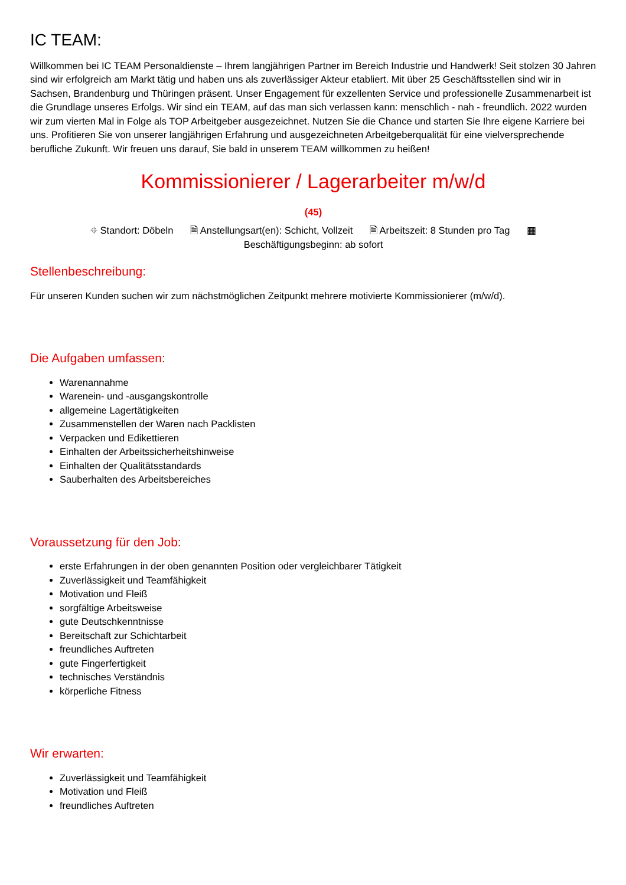IC TEAM:
Willkommen bei IC TEAM Personaldienste – Ihrem langjährigen Partner im Bereich Industrie und Handwerk! Seit stolzen 30 Jahren sind wir erfolgreich am Markt tätig und haben uns als zuverlässiger Akteur etabliert. Mit über 25 Geschäftsstellen sind wir in Sachsen, Brandenburg und Thüringen präsent. Unser Engagement für exzellenten Service und professionelle Zusammenarbeit ist die Grundlage unseres Erfolgs. Wir sind ein TEAM, auf das man sich verlassen kann: menschlich - nah - freundlich. 2022 wurden wir zum vierten Mal in Folge als TOP Arbeitgeber ausgezeichnet. Nutzen Sie die Chance und starten Sie Ihre eigene Karriere bei uns. Profitieren Sie von unserer langjährigen Erfahrung und ausgezeichneten Arbeitgeberqualität für eine vielversprechende berufliche Zukunft. Wir freuen uns darauf, Sie bald in unserem TEAM willkommen zu heißen!
Kommissionierer / Lagerarbeiter m/w/d
(45)
⌖ Standort: Döbeln 🗎 Anstellungsart(en): Schicht, Vollzeit 🗎 Arbeitszeit: 8 Stunden pro Tag ▦
Beschäftigungsbeginn: ab sofort
Stellenbeschreibung:
Für unseren Kunden suchen wir zum nächstmöglichen Zeitpunkt mehrere motivierte Kommissionierer (m/w/d).
Die Aufgaben umfassen:
Warenannahme
Warenein- und -ausgangskontrolle
allgemeine Lagertätigkeiten
Zusammenstellen der Waren nach Packlisten
Verpacken und Edikettieren
Einhalten der Arbeitssicherheitshinweise
Einhalten der Qualitätsstandards
Sauberhalten des Arbeitsbereiches
Voraussetzung für den Job:
erste Erfahrungen in der oben genannten Position oder vergleichbarer Tätigkeit
Zuverlässigkeit und Teamfähigkeit
Motivation und Fleiß
sorgfältige Arbeitsweise
gute Deutschkenntnisse
Bereitschaft zur Schichtarbeit
freundliches Auftreten
gute Fingerfertigkeit
technisches Verständnis
körperliche Fitness
Wir erwarten:
Zuverlässigkeit und Teamfähigkeit
Motivation und Fleiß
freundliches Auftreten